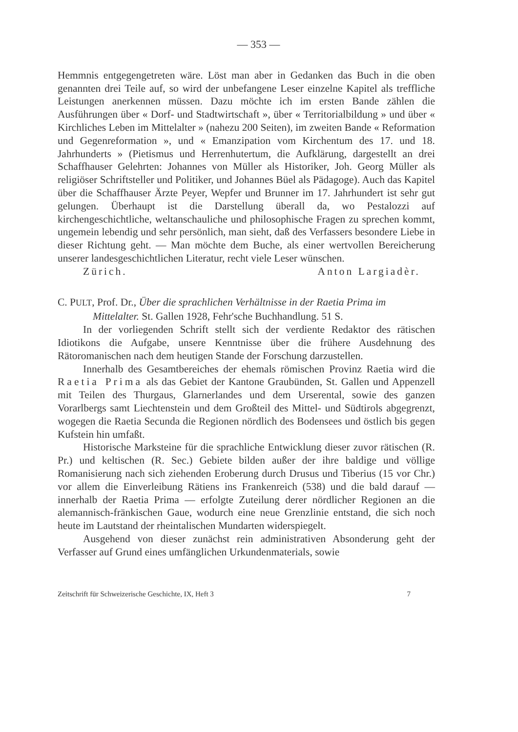— 353 —
Hemmnis entgegengetreten wäre. Löst man aber in Gedanken das Buch in die oben genannten drei Teile auf, so wird der unbefangene Leser einzelne Kapitel als treffliche Leistungen anerkennen müssen. Dazu möchte ich im ersten Bande zählen die Ausführungen über « Dorf- und Stadtwirtschaft », über « Territorialbildung » und über « Kirchliches Leben im Mittelalter » (nahezu 200 Seiten), im zweiten Bande « Reformation und Gegenreformation », und « Emanzipation vom Kirchentum des 17. und 18. Jahrhunderts » (Pietismus und Herrenhutertum, die Aufklärung, dargestellt an drei Schaffhauser Gelehrten: Johannes von Müller als Historiker, Joh. Georg Müller als religiöser Schriftsteller und Politiker, und Johannes Büel als Pädagoge). Auch das Kapitel über die Schaffhauser Ärzte Peyer, Wepfer und Brunner im 17. Jahrhundert ist sehr gut gelungen. Überhaupt ist die Darstellung überall da, wo Pestalozzi auf kirchengeschichtliche, weltanschauliche und philosophische Fragen zu sprechen kommt, ungemein lebendig und sehr persönlich, man sieht, daß des Verfassers besondere Liebe in dieser Richtung geht. — Man möchte dem Buche, als einer wertvollen Bereicherung unserer landesgeschichtlichen Literatur, recht viele Leser wünschen.
Zürich. Anton Largiadèr.
C. PULT, Prof. Dr., Über die sprachlichen Verhältnisse in der Raetia Prima im
Mittelalter. St. Gallen 1928, Fehr'sche Buchhandlung. 51 S.
In der vorliegenden Schrift stellt sich der verdiente Redaktor des rätischen Idiotikons die Aufgabe, unsere Kenntnisse über die frühere Ausdehnung des Rätoromanischen nach dem heutigen Stande der Forschung darzustellen.
Innerhalb des Gesamtbereiches der ehemals römischen Provinz Raetia wird die Raetia Prima als das Gebiet der Kantone Graubünden, St. Gallen und Appenzell mit Teilen des Thurgaus, Glarnerlandes und dem Urserental, sowie des ganzen Vorarlbergs samt Liechtenstein und dem Großteil des Mittel- und Südtirols abgegrenzt, wogegen die Raetia Secunda die Regionen nördlich des Bodensees und östlich bis gegen Kufstein hin umfaßt.
Historische Marksteine für die sprachliche Entwicklung dieser zuvor rätischen (R. Pr.) und keltischen (R. Sec.) Gebiete bilden außer der ihre baldige und völlige Romanisierung nach sich ziehenden Eroberung durch Drusus und Tiberius (15 vor Chr.) vor allem die Einverleibung Rätiens ins Frankenreich (538) und die bald darauf — innerhalb der Raetia Prima — erfolgte Zuteilung derer nördlicher Regionen an die alemannisch-fränkischen Gaue, wodurch eine neue Grenzlinie entstand, die sich noch heute im Lautstand der rheintalischen Mundarten widerspiegelt.
Ausgehend von dieser zunächst rein administrativen Absonderung geht der Verfasser auf Grund eines umfänglichen Urkundenmaterials, sowie
Zeitschrift für Schweizerische Geschichte, IX, Heft 3 7